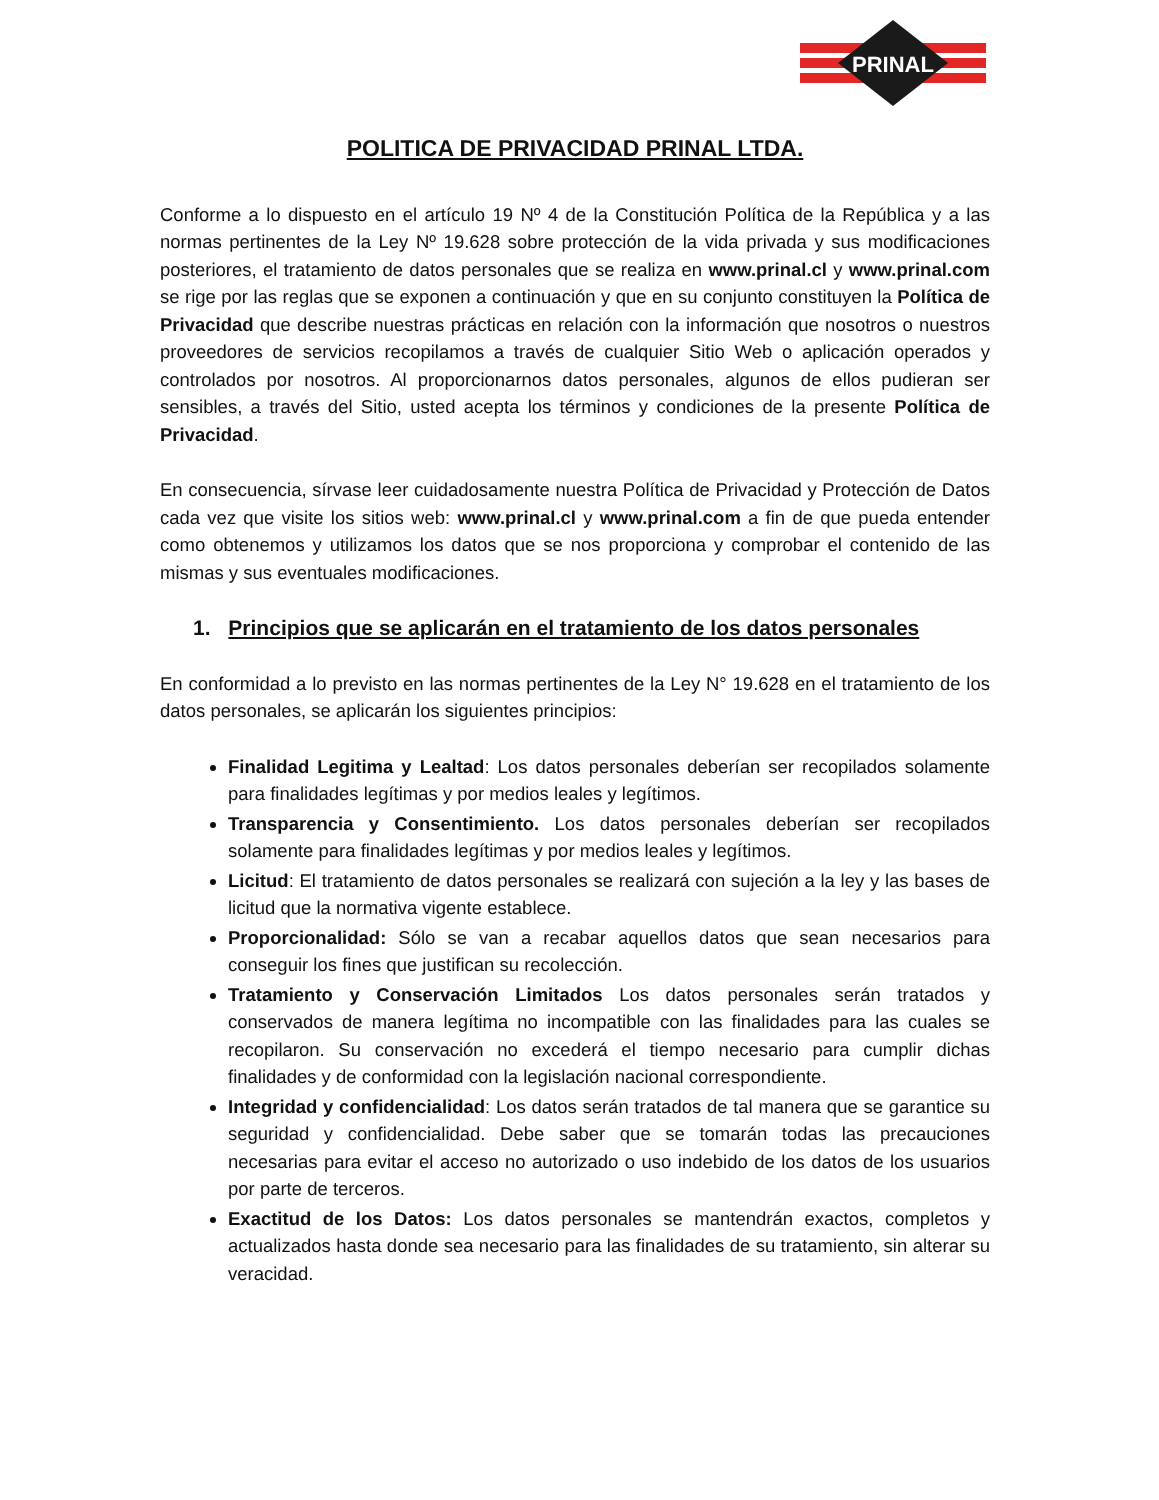PRINAL
POLITICA DE PRIVACIDAD PRINAL LTDA.
Conforme a lo dispuesto en el artículo 19 Nº 4 de la Constitución Política de la República y a las normas pertinentes de la Ley Nº 19.628 sobre protección de la vida privada y sus modificaciones posteriores, el tratamiento de datos personales que se realiza en www.prinal.cl y www.prinal.com se rige por las reglas que se exponen a continuación y que en su conjunto constituyen la Política de Privacidad que describe nuestras prácticas en relación con la información que nosotros o nuestros proveedores de servicios recopilamos a través de cualquier Sitio Web o aplicación operados y controlados por nosotros. Al proporcionarnos datos personales, algunos de ellos pudieran ser sensibles, a través del Sitio, usted acepta los términos y condiciones de la presente Política de Privacidad.
En consecuencia, sírvase leer cuidadosamente nuestra Política de Privacidad y Protección de Datos cada vez que visite los sitios web: www.prinal.cl y www.prinal.com a fin de que pueda entender como obtenemos y utilizamos los datos que se nos proporciona y comprobar el contenido de las mismas y sus eventuales modificaciones.
1. Principios que se aplicarán en el tratamiento de los datos personales
En conformidad a lo previsto en las normas pertinentes de la Ley N° 19.628 en el tratamiento de los datos personales, se aplicarán los siguientes principios:
Finalidad Legitima y Lealtad: Los datos personales deberían ser recopilados solamente para finalidades legítimas y por medios leales y legítimos.
Transparencia y Consentimiento. Los datos personales deberían ser recopilados solamente para finalidades legítimas y por medios leales y legítimos.
Licitud: El tratamiento de datos personales se realizará con sujeción a la ley y las bases de licitud que la normativa vigente establece.
Proporcionalidad: Sólo se van a recabar aquellos datos que sean necesarios para conseguir los fines que justifican su recolección.
Tratamiento y Conservación Limitados Los datos personales serán tratados y conservados de manera legítima no incompatible con las finalidades para las cuales se recopilaron. Su conservación no excederá el tiempo necesario para cumplir dichas finalidades y de conformidad con la legislación nacional correspondiente.
Integridad y confidencialidad: Los datos serán tratados de tal manera que se garantice su seguridad y confidencialidad. Debe saber que se tomarán todas las precauciones necesarias para evitar el acceso no autorizado o uso indebido de los datos de los usuarios por parte de terceros.
Exactitud de los Datos: Los datos personales se mantendrán exactos, completos y actualizados hasta donde sea necesario para las finalidades de su tratamiento, sin alterar su veracidad.